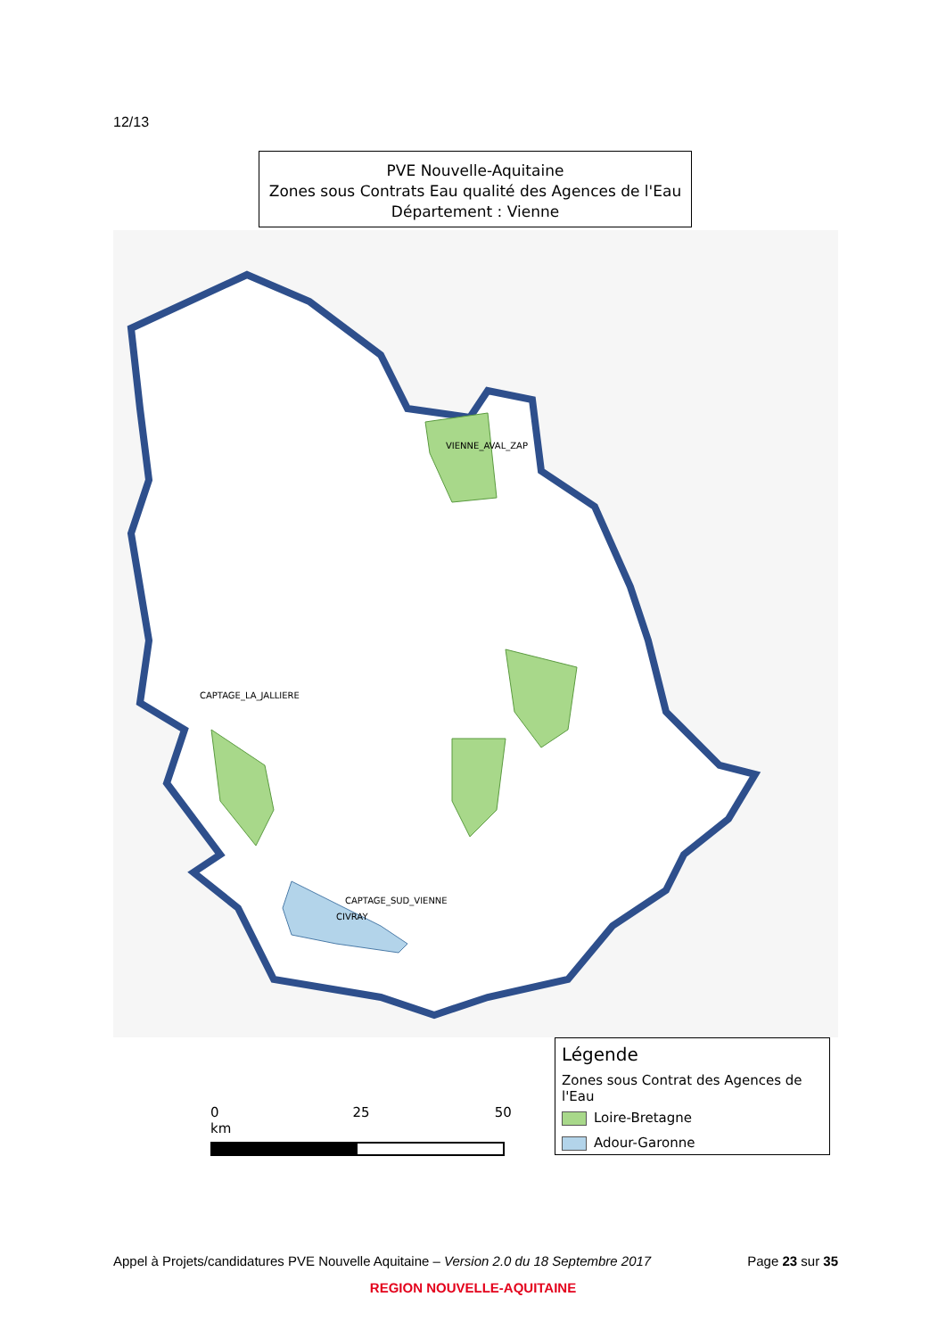12/13
PVE Nouvelle-Aquitaine
Zones sous Contrats Eau qualité des Agences de l'Eau
Département : Vienne
VIENNE_AVAL_ZAP
CAPTAGE_LA_JALLIERE
CAPTAGE_SUD_VIENNE
CIVRAY
0 25 50 km
Légende
Zones sous Contrat des Agences de l'Eau
Loire-Bretagne
Adour-Garonne
Appel à Projets/candidatures PVE Nouvelle Aquitaine – Version 2.0 du 18 Septembre 2017 Page 23 sur 35
REGION NOUVELLE-AQUITAINE